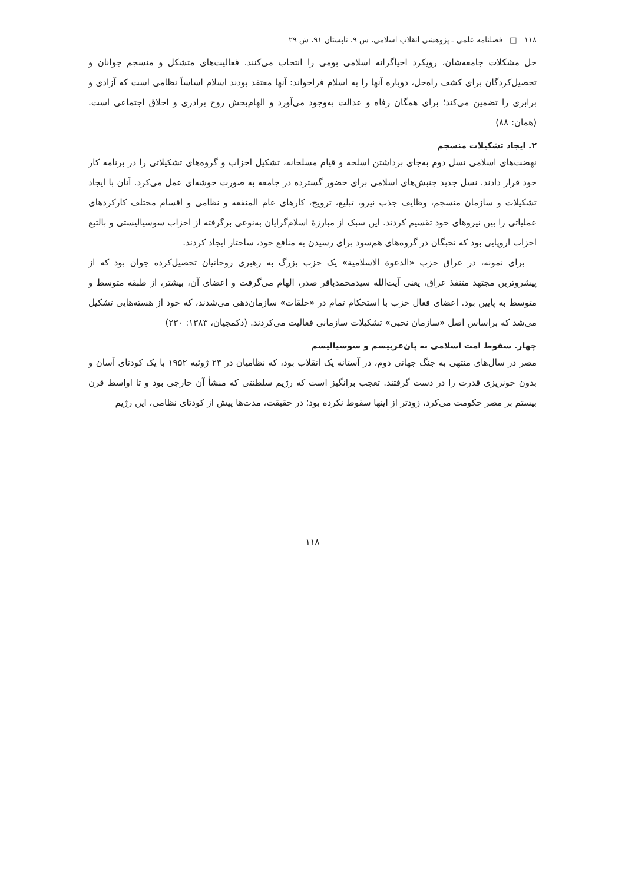۱۱۸ □ فصلنامه علمی ـ پژوهشی انقلاب اسلامی، س ۹، تابستان ۹۱، ش ۲۹
حل مشکلات جامعه‌شان، رویکرد احیاگرانه اسلامی بومی را انتخاب می‌کنند. فعالیت‌های متشکل و منسجم جوانان و تحصیل‌کردگان برای کشف راه‌حل، دوباره آنها را به اسلام فراخواند: آنها معتقد بودند اسلام اساساً نظامی است که آزادی و برابری را تضمین می‌کند؛ برای همگان رفاه و عدالت به‌وجود می‌آورد و الهام‌بخش روح برادری و اخلاق اجتماعی است. (همان: ۸۸)
۲. ایجاد تشکیلات منسجم
نهضت‌های اسلامی نسل دوم به‌جای برداشتن اسلحه و قیام مسلحانه، تشکیل احزاب و گروه‌های تشکیلاتی را در برنامه کار خود قرار دادند. نسل جدید جنبش‌های اسلامی برای حضور گسترده در جامعه به صورت خوشه‌ای عمل می‌کرد. آنان با ایجاد تشکیلات و سازمان منسجم، وظایف جذب نیرو، تبلیغ، ترویج، کارهای عام المنفعه و نظامی و اقسام مختلف کارکردهای عملیاتی را بین نیروهای خود تقسیم کردند. این سبک از مبارزهٔ اسلام‌گرایان به‌نوعی برگرفته از احزاب سوسیالیستی و بالتبع احزاب اروپایی بود که نخبگان در گروه‌های هم‌سود برای رسیدن به منافع خود، ساختار ایجاد کردند.
برای نمونه، در عراق حزب «الدعوة الاسلامیة» یک حزب بزرگ به رهبری روحانیان تحصیل‌کرده جوان بود که از پیشروترین مجتهد متنفذ عراق، یعنی آیت‌الله سیدمحمدباقر صدر، الهام می‌گرفت و اعضای آن، بیشتر، از طبقه متوسط و متوسط به پایین بود. اعضای فعال حزب با استحکام تمام در «حلقات» سازمان‌دهی می‌شدند، که خود از هسته‌هایی تشکیل می‌شد که براساس اصل «سازمان نخبی» تشکیلات سازمانی فعالیت می‌کردند. (دکمجیان، ۱۳۸۳: ۲۳۰)
چهار. سقوط امت اسلامی به پان‌عربیسم و سوسیالیسم
مصر در سال‌های منتهی به جنگ جهانی دوم، در آستانه یک انقلاب بود، که نظامیان در ۲۳ ژوئیه ۱۹۵۲ با یک کودتای آسان و بدون خونریزی قدرت را در دست گرفتند. تعجب برانگیز است که رژیم سلطنتی که منشأ آن خارجی بود و تا اواسط قرن بیستم بر مصر حکومت می‌کرد، زودتر از اینها سقوط نکرده بود؛ در حقیقت، مدت‌ها پیش از کودتای نظامی، این رژیم
۱۱۸